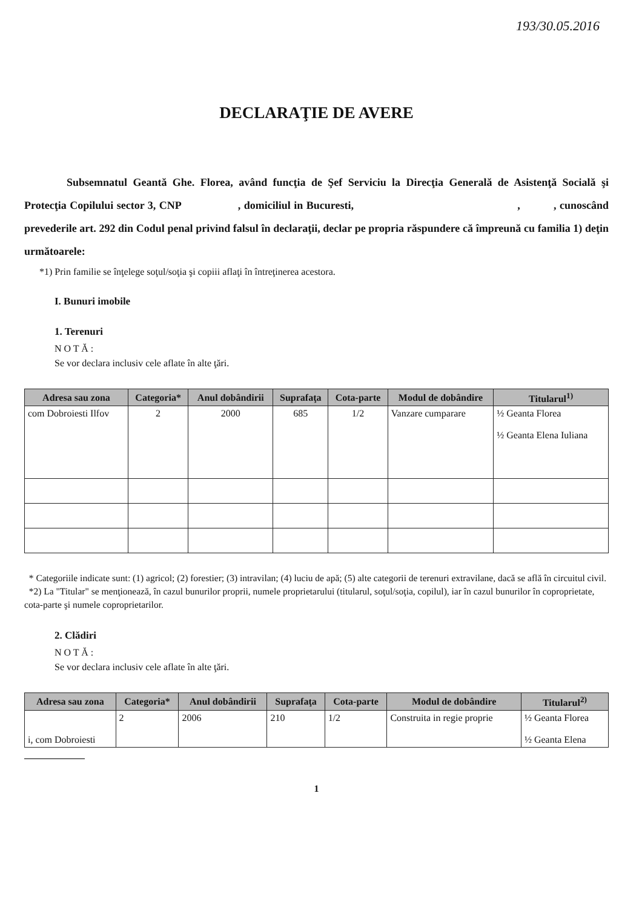193/30.05.2016
DECLARAŢIE DE AVERE
Subsemnatul Geantă Ghe. Florea, având funcţia de Şef Serviciu la Direcţia Generală de Asistenţă Socială şi Protecţia Copilului sector 3, CNP , domiciliul in Bucuresti, , , cunoscând prevederile art. 292 din Codul penal privind falsul în declaraţii, declar pe propria răspundere că împreună cu familia 1) deţin următoarele:
*1) Prin familie se înţelege soţul/soţia şi copiii aflaţi în întreţinerea acestora.
I. Bunuri imobile
1. Terenuri
N O T Ă :
Se vor declara inclusiv cele aflate în alte ţări.
| Adresa sau zona | Categoria* | Anul dobândirii | Suprafaţa | Cota-parte | Modul de dobândire | Titularul<sup>1)</sup> |
| --- | --- | --- | --- | --- | --- | --- |
| com Dobroiesti Ilfov | 2 | 2000 | 685 | 1/2 | Vanzare cumparare | ½ Geanta Florea ½ Geanta Elena Iuliana |
* Categoriile indicate sunt: (1) agricol; (2) forestier; (3) intravilan; (4) luciu de apă; (5) alte categorii de terenuri extravilane, dacă se află în circuitul civil.
*2) La "Titular" se menţionează, în cazul bunurilor proprii, numele proprietarului (titularul, soţul/soţia, copilul), iar în cazul bunurilor în coproprietate, cota-parte şi numele coproprietarilor.
2. Clădiri
N O T Ă :
Se vor declara inclusiv cele aflate în alte ţări.
| Adresa sau zona | Categoria* | Anul dobândirii | Suprafaţa | Cota-parte | Modul de dobândire | Titularul<sup>2)</sup> |
| --- | --- | --- | --- | --- | --- | --- |
| i, com Dobroiesti | 2 | 2006 | 210 | 1/2 | Construita in regie proprie | ½ Geanta Florea ½ Geanta Elena |
1